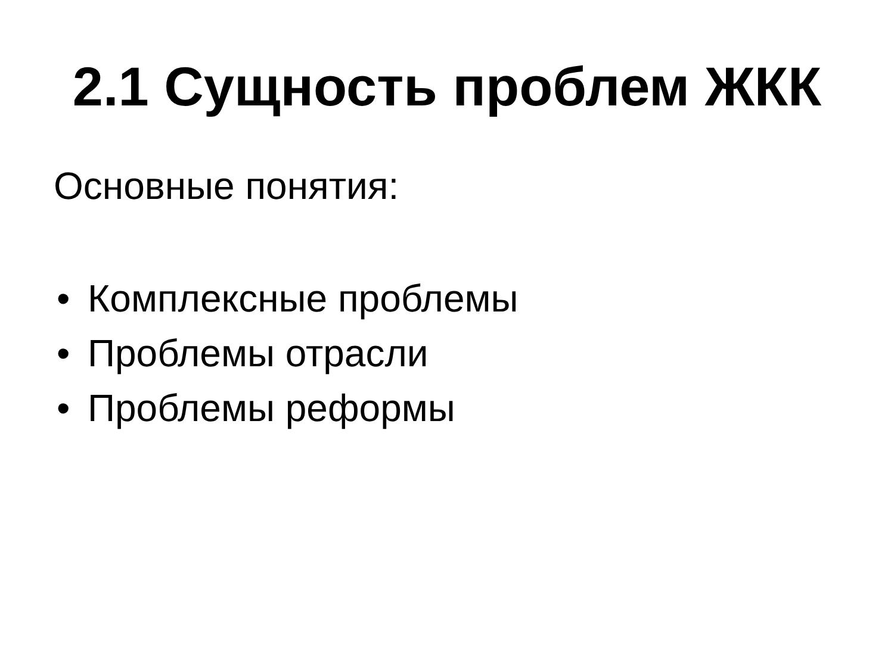2.1 Сущность проблем ЖКК
Основные понятия:
• Комплексные проблемы
• Проблемы отрасли
• Проблемы реформы